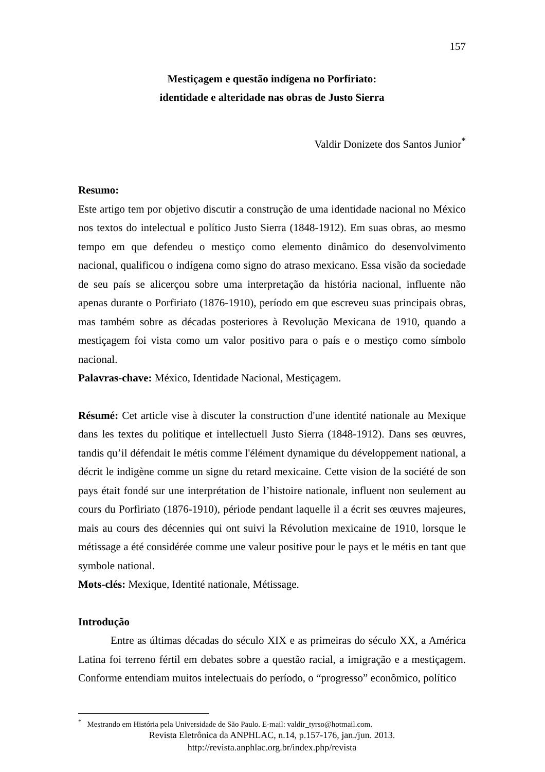157
Mestiçagem e questão indígena no Porfiriato:
identidade e alteridade nas obras de Justo Sierra
Valdir Donizete dos Santos Junior<sup>*</sup>
Resumo:
Este artigo tem por objetivo discutir a construção de uma identidade nacional no México nos textos do intelectual e político Justo Sierra (1848-1912). Em suas obras, ao mesmo tempo em que defendeu o mestiço como elemento dinâmico do desenvolvimento nacional, qualificou o indígena como signo do atraso mexicano. Essa visão da sociedade de seu país se alicerçou sobre uma interpretação da história nacional, influente não apenas durante o Porfiriato (1876-1910), período em que escreveu suas principais obras, mas também sobre as décadas posteriores à Revolução Mexicana de 1910, quando a mestiçagem foi vista como um valor positivo para o país e o mestiço como símbolo nacional.
Palavras-chave: México, Identidade Nacional, Mestiçagem.
Résumé: Cet article vise à discuter la construction d'une identité nationale au Mexique dans les textes du politique et intellectuell Justo Sierra (1848-1912). Dans ses œuvres, tandis qu’il défendait le métis comme l'élément dynamique du développement national, a décrit le indigène comme un signe du retard mexicaine. Cette vision de la société de son pays était fondé sur une interprétation de l’histoire nationale, influent non seulement au cours du Porfiriato (1876-1910), période pendant laquelle il a écrit ses œuvres majeures, mais au cours des décennies qui ont suivi la Révolution mexicaine de 1910, lorsque le métissage a été considérée comme une valeur positive pour le pays et le métis en tant que symbole national.
Mots-clés: Mexique, Identité nationale, Métissage.
Introdução
Entre as últimas décadas do século XIX e as primeiras do século XX, a América Latina foi terreno fértil em debates sobre a questão racial, a imigração e a mestiçagem. Conforme entendiam muitos intelectuais do período, o “progresso” econômico, político
<sup>*</sup> Mestrando em História pela Universidade de São Paulo. E-mail: valdir_tyrso@hotmail.com.
Revista Eletrônica da ANPHLAC, n.14, p.157-176, jan./jun. 2013.
http://revista.anphlac.org.br/index.php/revista